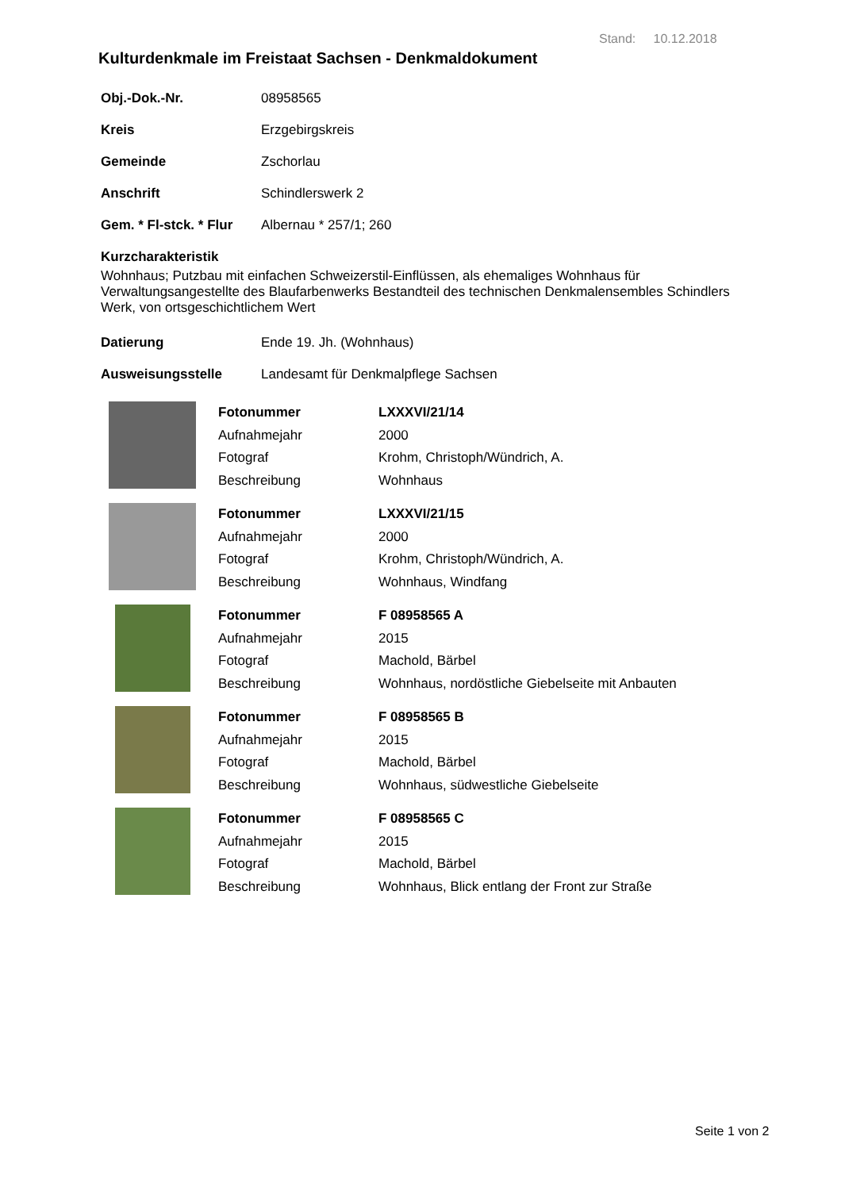Stand: 10.12.2018
Kulturdenkmale im Freistaat Sachsen - Denkmaldokument
Obj.-Dok.-Nr. 08958565
Kreis Erzgebirgskreis
Gemeinde Zschorlau
Anschrift Schindlerswerk 2
Gem. * Fl-stck. * Flur Albernau * 257/1; 260
Kurzcharakteristik
Wohnhaus; Putzbau mit einfachen Schweizerstil-Einflüssen, als ehemaliges Wohnhaus für Verwaltungsangestellte des Blaufarbenwerks Bestandteil des technischen Denkmalensembles Schindlers Werk, von ortsgeschichtlichem Wert
Datierung Ende 19. Jh. (Wohnhaus)
Ausweisungsstelle Landesamt für Denkmalpflege Sachsen
| Fotonummer | LXXXVI/21/14 |
| Aufnahmejahr | 2000 |
| Fotograf | Krohm, Christoph/Wündrich, A. |
| Beschreibung | Wohnhaus |
| Fotonummer | LXXXVI/21/15 |
| Aufnahmejahr | 2000 |
| Fotograf | Krohm, Christoph/Wündrich, A. |
| Beschreibung | Wohnhaus, Windfang |
| Fotonummer | F 08958565 A |
| Aufnahmejahr | 2015 |
| Fotograf | Machold, Bärbel |
| Beschreibung | Wohnhaus, nordöstliche Giebelseite mit Anbauten |
| Fotonummer | F 08958565 B |
| Aufnahmejahr | 2015 |
| Fotograf | Machold, Bärbel |
| Beschreibung | Wohnhaus, südwestliche Giebelseite |
| Fotonummer | F 08958565 C |
| Aufnahmejahr | 2015 |
| Fotograf | Machold, Bärbel |
| Beschreibung | Wohnhaus, Blick entlang der Front zur Straße |
Seite 1 von 2